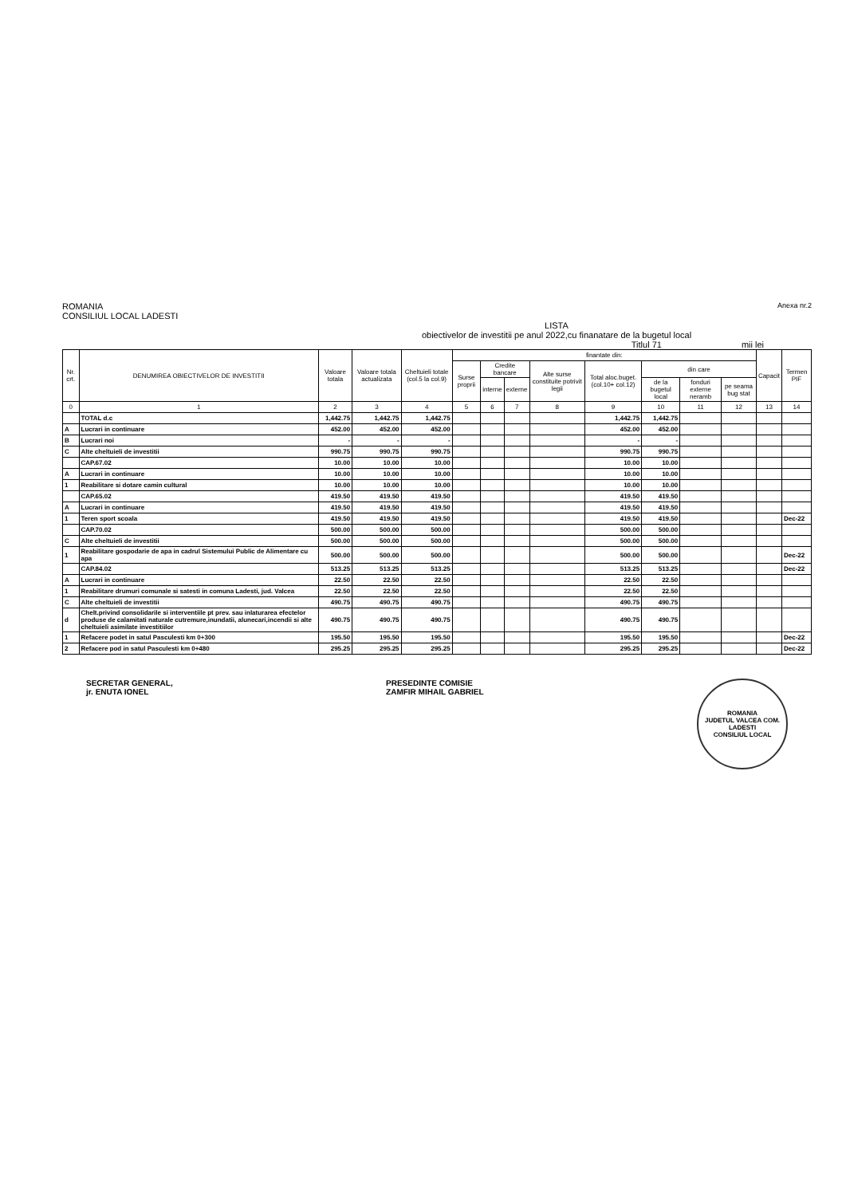ROMANIA
CONSILIUL LOCAL LADESTI
Anexa nr.2
LISTA
obiectivelor de investitii pe anul 2022,cu finanatare de la bugetul local
Titlul 71 mii lei
| Nr. crt. | DENUMIREA OBIECTIVELOR DE INVESTITII | Valoare totala | Valoare totala actualizata | Cheltuieli totale (col.5 la col.9) | finantate din: | | | | | | | | Capacit | Termen PIF |
| --- | --- | --- | --- | --- | --- | --- | --- | --- | --- | --- | --- | --- | --- | --- |
| | | | | | Surse proprii | Credite bancare | | Alte surse constituite potrivit legii | Total aloc.buget. (col.10+ col.12) | din care | | | | |
| | | | | | | interne | externe | | | de la bugetul local | fonduri externe neramb | pe seama bug stat | | |
| 0 | 1 | 2 | 3 | 4 | 5 | 6 | 7 | 8 | 9 | 10 | 11 | 12 | 13 | 14 |
| | TOTAL d.c | 1,442.75 | 1,442.75 | 1,442.75 | | | | | 1,442.75 | 1,442.75 | | | | |
| A | Lucrari in continuare | 452.00 | 452.00 | 452.00 | | | | | 452.00 | 452.00 | | | | |
| B | Lucrari noi | - | - | - | | | | | - | - | | | | |
| C | Alte cheltuieli de investitii | 990.75 | 990.75 | 990.75 | | | | | 990.75 | 990.75 | | | | |
| | CAP.67.02 | 10.00 | 10.00 | 10.00 | | | | | 10.00 | 10.00 | | | | |
| A | Lucrari in continuare | 10.00 | 10.00 | 10.00 | | | | | 10.00 | 10.00 | | | | |
| 1 | Reabilitare si dotare camin cultural | 10.00 | 10.00 | 10.00 | | | | | 10.00 | 10.00 | | | | |
| | CAP.65.02 | 419.50 | 419.50 | 419.50 | | | | | 419.50 | 419.50 | | | | |
| A | Lucrari in continuare | 419.50 | 419.50 | 419.50 | | | | | 419.50 | 419.50 | | | | |
| 1 | Teren sport scoala | 419.50 | 419.50 | 419.50 | | | | | 419.50 | 419.50 | | | | Dec-22 |
| | CAP.70.02 | 500.00 | 500.00 | 500.00 | | | | | 500.00 | 500.00 | | | | |
| C | Alte cheltuieli de investitii | 500.00 | 500.00 | 500.00 | | | | | 500.00 | 500.00 | | | | |
| 1 | Reabilitare gospodarie de apa in cadrul Sistemului Public de Alimentare cu apa | 500.00 | 500.00 | 500.00 | | | | | 500.00 | 500.00 | | | | Dec-22 |
| | CAP.84.02 | 513.25 | 513.25 | 513.25 | | | | | 513.25 | 513.25 | | | | Dec-22 |
| A | Lucrari in continuare | 22.50 | 22.50 | 22.50 | | | | | 22.50 | 22.50 | | | | |
| 1 | Reabilitare drumuri comunale si satesti in comuna Ladesti, jud. Valcea | 22.50 | 22.50 | 22.50 | | | | | 22.50 | 22.50 | | | | |
| C | Alte cheltuieli de investitii | 490.75 | 490.75 | 490.75 | | | | | 490.75 | 490.75 | | | | |
| d | Chelt.privind consolidarile si interventiile pt prev. sau inlaturarea efectelor produse de calamitati naturale cutremure,inundatii, alunecari,incendii si alte cheltuieli asimilate investitiilor | 490.75 | 490.75 | 490.75 | | | | | 490.75 | 490.75 | | | | |
| 1 | Refacere podet in satul Pasculesti km 0+300 | 195.50 | 195.50 | 195.50 | | | | | 195.50 | 195.50 | | | | Dec-22 |
| 2 | Refacere pod in satul Pasculesti km 0+480 | 295.25 | 295.25 | 295.25 | | | | | 295.25 | 295.25 | | | | Dec-22 |
SECRETAR GENERAL,
jr. ENUTA IONEL
PRESEDINTE COMISIE
ZAMFIR MIHAIL GABRIEL
ROMANIA
JUDETUL VALCEA COM. LADESTI
CONSILIUL LOCAL